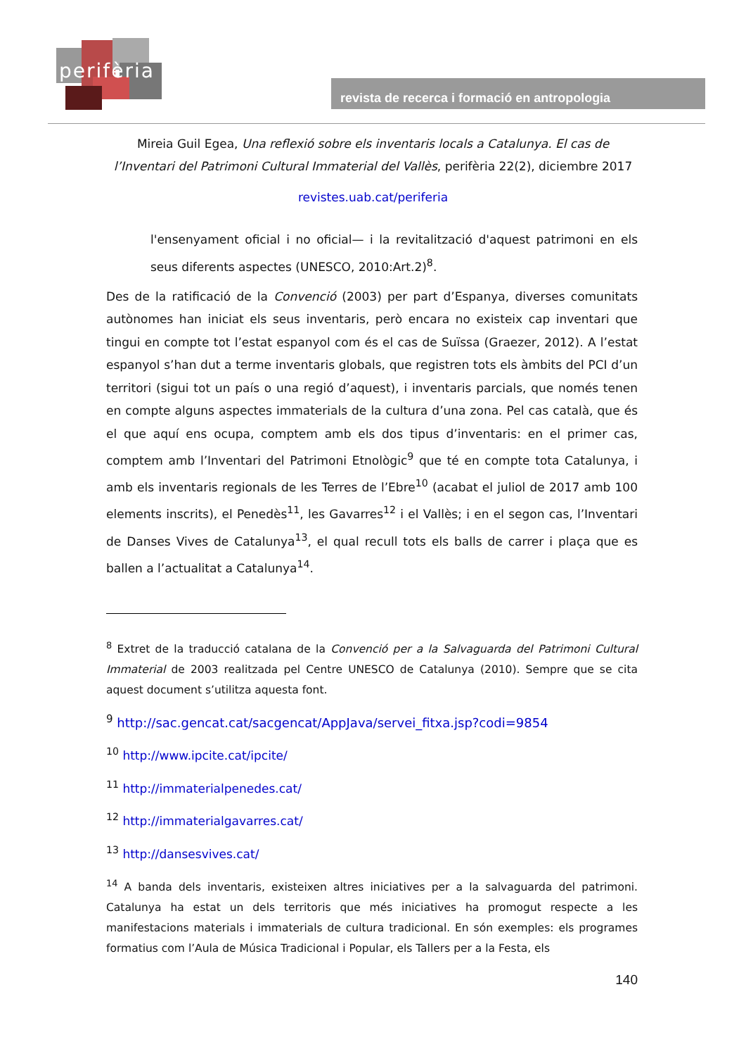perifèria
revista de recerca i formació en antropologia
Mireia Guil Egea, Una reflexió sobre els inventaris locals a Catalunya. El cas de l’Inventari del Patrimoni Cultural Immaterial del Vallès, perifèria 22(2), diciembre 2017
revistes.uab.cat/periferia
l'ensenyament oficial i no oficial— i la revitalització d'aquest patrimoni en els seus diferents aspectes (UNESCO, 2010:Art.2)<sup>8</sup>.
Des de la ratificació de la Convenció (2003) per part d’Espanya, diverses comunitats autònomes han iniciat els seus inventaris, però encara no existeix cap inventari que tingui en compte tot l’estat espanyol com és el cas de Suïssa (Graezer, 2012). A l’estat espanyol s’han dut a terme inventaris globals, que registren tots els àmbits del PCI d’un territori (sigui tot un país o una regió d’aquest), i inventaris parcials, que només tenen en compte alguns aspectes immaterials de la cultura d’una zona. Pel cas català, que és el que aquí ens ocupa, comptem amb els dos tipus d’inventaris: en el primer cas, comptem amb l’Inventari del Patrimoni Etnològic<sup>9</sup> que té en compte tota Catalunya, i amb els inventaris regionals de les Terres de l’Ebre<sup>10</sup> (acabat el juliol de 2017 amb 100 elements inscrits), el Penedès<sup>11</sup>, les Gavarres<sup>12</sup> i el Vallès; i en el segon cas, l’Inventari de Danses Vives de Catalunya<sup>13</sup>, el qual recull tots els balls de carrer i plaça que es ballen a l’actualitat a Catalunya<sup>14</sup>.
<sup>8</sup> Extret de la traducció catalana de la Convenció per a la Salvaguarda del Patrimoni Cultural Immaterial de 2003 realitzada pel Centre UNESCO de Catalunya (2010). Sempre que se cita aquest document s’utilitza aquesta font.
<sup>9</sup> http://sac.gencat.cat/sacgencat/AppJava/servei_fitxa.jsp?codi=9854
<sup>10</sup> http://www.ipcite.cat/ipcite/
<sup>11</sup> http://immaterialpenedes.cat/
<sup>12</sup> http://immaterialgavarres.cat/
<sup>13</sup> http://dansesvives.cat/
<sup>14</sup> A banda dels inventaris, existeixen altres iniciatives per a la salvaguarda del patrimoni. Catalunya ha estat un dels territoris que més iniciatives ha promogut respecte a les manifestacions materials i immaterials de cultura tradicional. En són exemples: els programes formatius com l’Aula de Música Tradicional i Popular, els Tallers per a la Festa, els
140